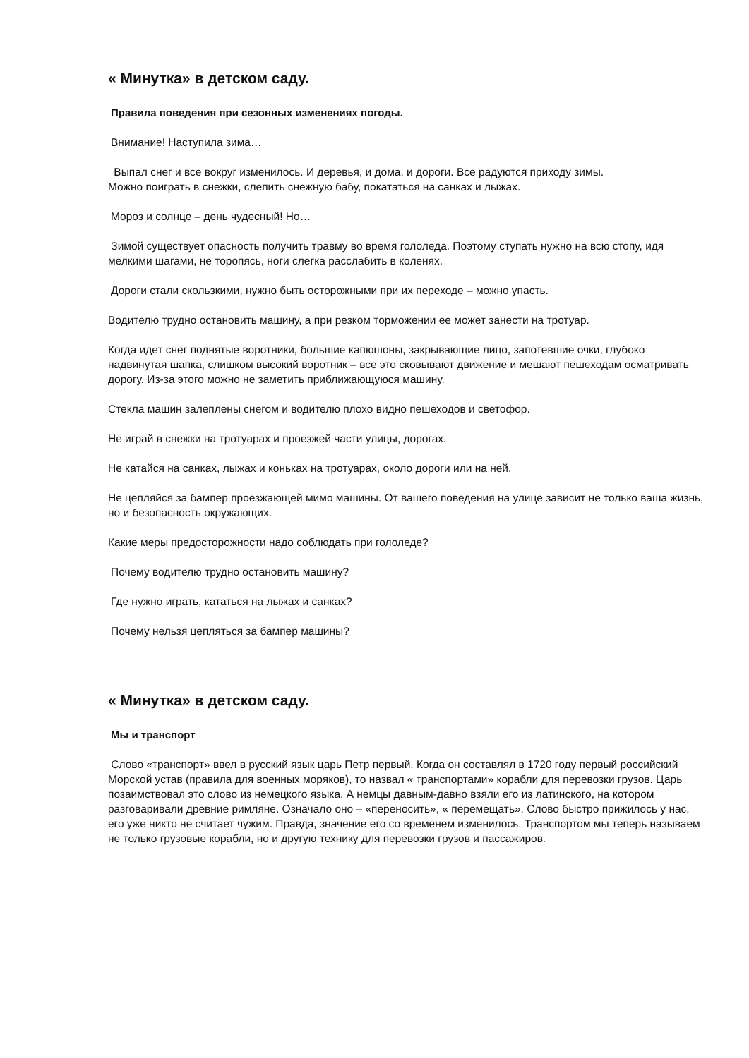« Минутка» в детском саду.
Правила поведения при сезонных изменениях погоды.
Внимание! Наступила зима…
Выпал снег и все вокруг изменилось. И деревья, и дома, и дороги. Все радуются приходу зимы.
Можно поиграть в снежки, слепить снежную бабу, покататься на санках и лыжах.
Мороз и солнце – день чудесный! Но…
Зимой существует опасность получить травму во время гололеда. Поэтому ступать нужно на всю стопу, идя мелкими шагами, не торопясь, ноги слегка расслабить в коленях.
Дороги стали скользкими, нужно быть осторожными при их переходе – можно упасть.
Водителю трудно остановить машину, а при резком торможении ее может занести на тротуар.
Когда идет снег поднятые воротники, большие капюшоны, закрывающие лицо, запотевшие очки, глубоко надвинутая шапка, слишком высокий воротник – все это сковывают движение и мешают пешеходам осматривать дорогу. Из-за этого можно не заметить приближающуюся машину.
Стекла машин залеплены снегом и водителю плохо видно пешеходов и светофор.
Не играй в снежки на тротуарах и проезжей части улицы, дорогах.
Не катайся на санках, лыжах и коньках на тротуарах, около дороги или на ней.
Не цепляйся за бампер проезжающей мимо машины. От вашего поведения на улице зависит не только ваша жизнь, но и безопасность окружающих.
Какие меры предосторожности надо соблюдать при гололеде?
Почему водителю трудно остановить машину?
Где нужно играть, кататься на лыжах и санках?
Почему нельзя цепляться за бампер машины?
« Минутка» в детском саду.
Мы и транспорт
Слово «транспорт» ввел в русский язык царь Петр первый. Когда он составлял в 1720 году первый российский Морской устав (правила для военных моряков), то назвал « транспортами» корабли для перевозки грузов. Царь позаимствовал это слово из немецкого языка. А немцы давным-давно взяли его из латинского, на котором разговаривали древние римляне. Означало оно – «переносить», « перемещать». Слово быстро прижилось у нас, его уже никто не считает чужим. Правда, значение его со временем изменилось. Транспортом мы теперь называем не только грузовые корабли, но и другую технику для перевозки грузов и пассажиров.